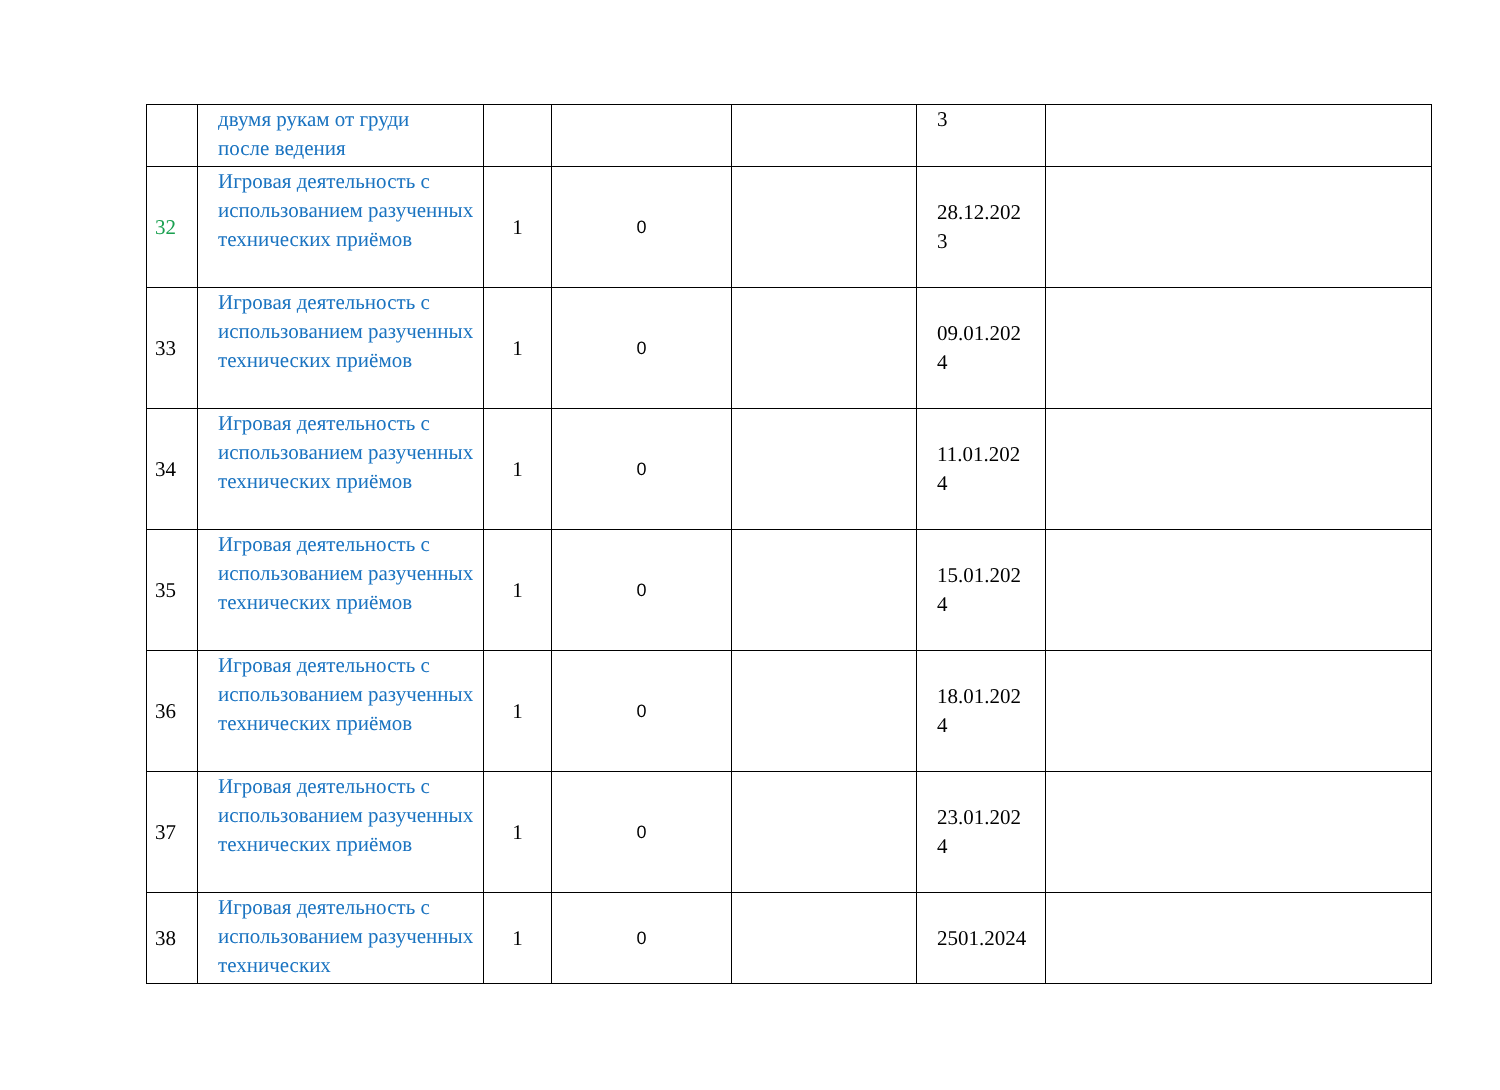| | двумя рукам от груди после ведения | | | | 3 | |
| 32 | Игровая деятельность с использованием разученных технических приёмов | 1 | 0 | | 28.12.202 3 | |
| 33 | Игровая деятельность с использованием разученных технических приёмов | 1 | 0 | | 09.01.202 4 | |
| 34 | Игровая деятельность с использованием разученных технических приёмов | 1 | 0 | | 11.01.202 4 | |
| 35 | Игровая деятельность с использованием разученных технических приёмов | 1 | 0 | | 15.01.202 4 | |
| 36 | Игровая деятельность с использованием разученных технических приёмов | 1 | 0 | | 18.01.202 4 | |
| 37 | Игровая деятельность с использованием разученных технических приёмов | 1 | 0 | | 23.01.202 4 | |
| 38 | Игровая деятельность с использованием разученных технических | 1 | 0 | | 2501.2024 | |